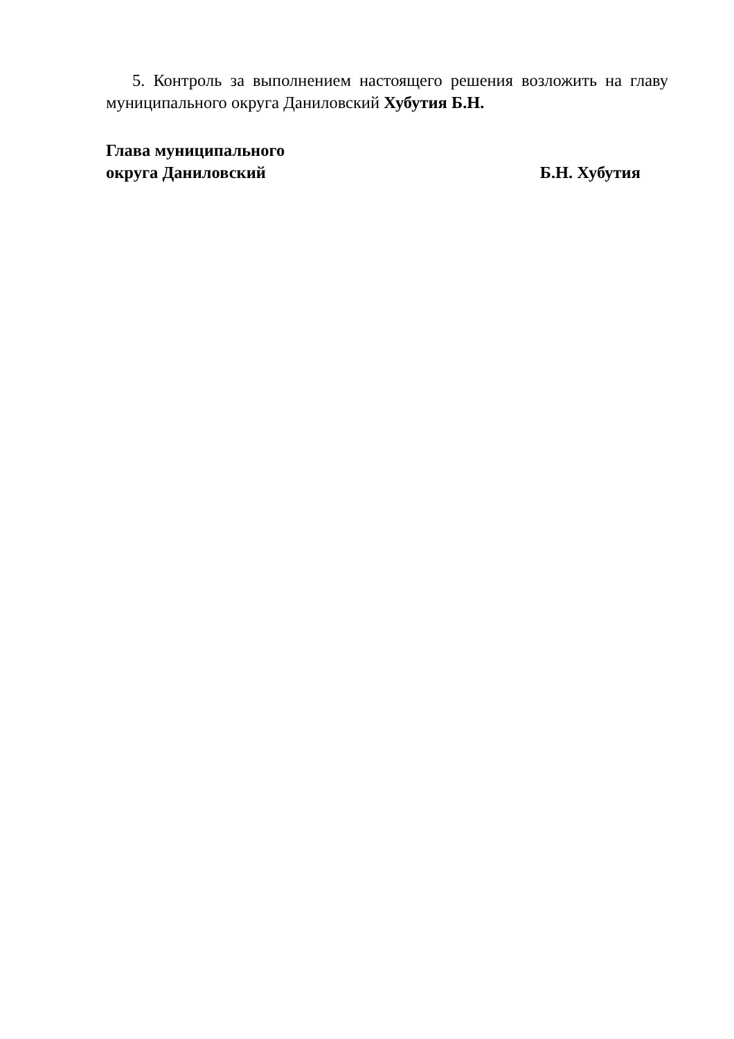5. Контроль за выполнением настоящего решения возложить на главу муниципального округа Даниловский Хубутия Б.Н.
Глава муниципального
округа Даниловский Б.Н. Хубутия